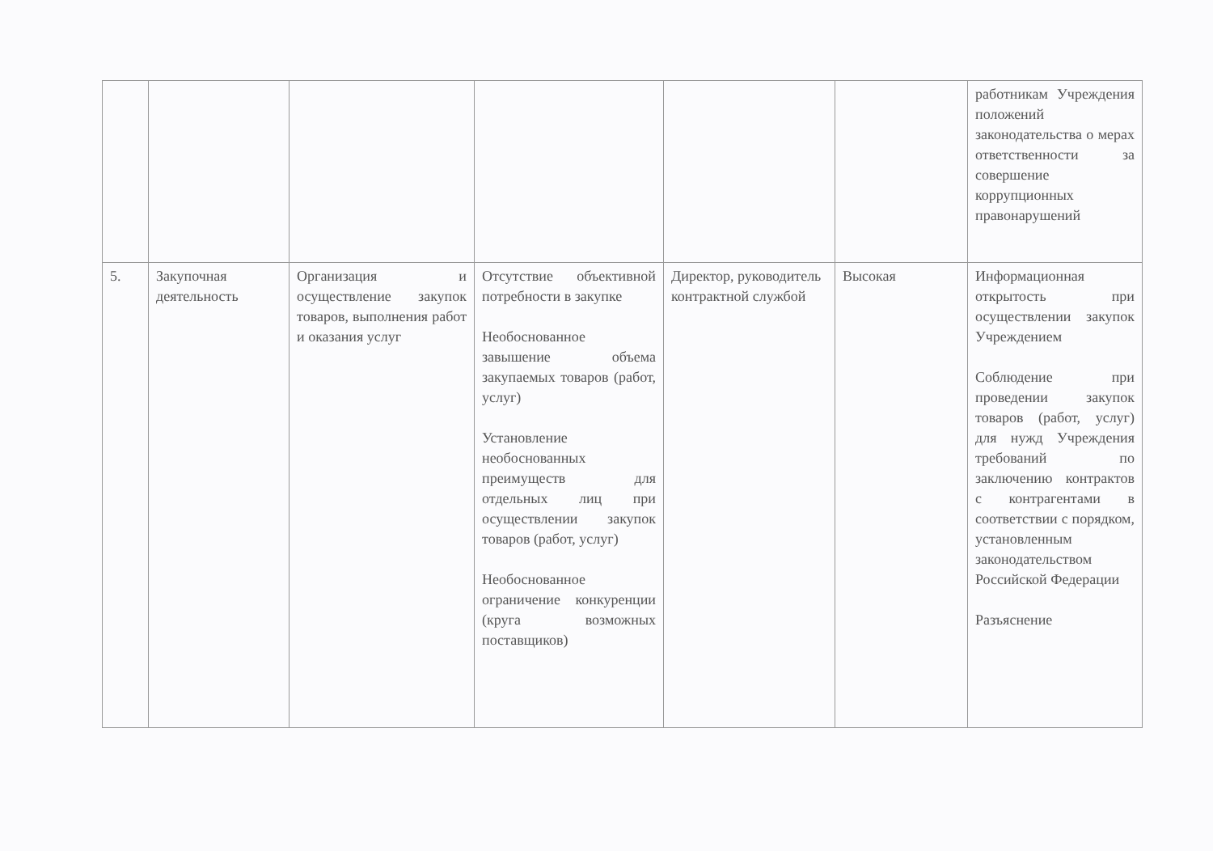| | | | | | | работникам Учреждения положений законодательства о мерах ответственности за совершение коррупционных правонарушений |
| 5. | Закупочная деятельность | Организация и осуществление закупок товаров, выполнения работ и оказания услуг | Отсутствие объективной потребности в закупке Необоснованное завышение объема закупаемых товаров (работ, услуг) Установление необоснованных преимуществ для отдельных лиц при осуществлении закупок товаров (работ, услуг) Необоснованное ограничение конкуренции (круга возможных поставщиков) | Директор, руководитель контрактной службой | Высокая | Информационная открытость при осуществлении закупок Учреждением Соблюдение при проведении закупок товаров (работ, услуг) для нужд Учреждения требований по заключению контрактов с контрагентами в соответствии с порядком, установленным законодательством Российской Федерации Разъяснение |